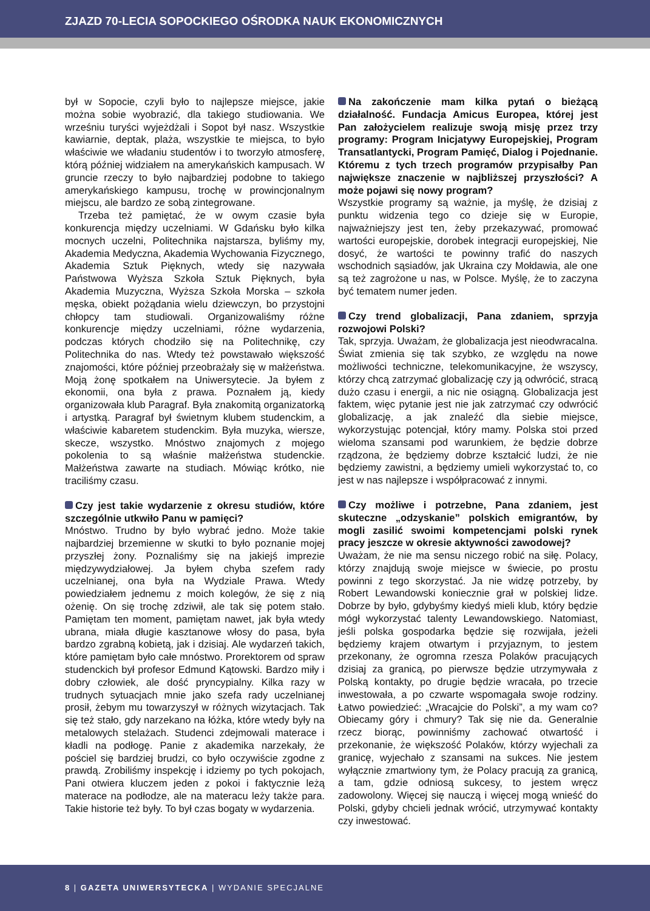ZJAZD 70-LECIA SOPOCKIEGO OŚRODKA NAUK EKONOMICZNYCH
był w Sopocie, czyli było to najlepsze miejsce, jakie można sobie wyobrazić, dla takiego studiowania. We wrześniu turyści wyjeżdżali i Sopot był nasz. Wszystkie kawiarnie, deptak, plaża, wszystkie te miejsca, to było właściwie we władaniu studentów i to tworzyło atmosferę, którą później widziałem na amerykańskich kampusach. W gruncie rzeczy to było najbardziej podobne to takiego amerykańskiego kampusu, trochę w prowincjonalnym miejscu, ale bardzo ze sobą zintegrowane.
Trzeba też pamiętać, że w owym czasie była konkurencja między uczelniami. W Gdańsku było kilka mocnych uczelni, Politechnika najstarsza, byliśmy my, Akademia Medyczna, Akademia Wychowania Fizycznego, Akademia Sztuk Pięknych, wtedy się nazywała Państwowa Wyższa Szkoła Sztuk Pięknych, była Akademia Muzyczna, Wyższa Szkoła Morska – szkoła męska, obiekt pożądania wielu dziewczyn, bo przystojni chłopcy tam studiowali. Organizowaliśmy różne konkurencje między uczelniami, różne wydarzenia, podczas których chodziło się na Politechnikę, czy Politechnika do nas. Wtedy też powstawało większość znajomości, które później przeobrażały się w małżeństwa. Moją żonę spotkałem na Uniwersytecie. Ja byłem z ekonomii, ona była z prawa. Poznałem ją, kiedy organizowała klub Paragraf. Była znakomitą organizatorką i artystką. Paragraf był świetnym klubem studenckim, a właściwie kabaretem studenckim. Była muzyka, wiersze, skecze, wszystko. Mnóstwo znajomych z mojego pokolenia to są właśnie małżeństwa studenckie. Małżeństwa zawarte na studiach. Mówiąc krótko, nie traciliśmy czasu.
Czy jest takie wydarzenie z okresu studiów, które szczególnie utkwiło Panu w pamięci?
Mnóstwo. Trudno by było wybrać jedno. Może takie najbardziej brzemienne w skutki to było poznanie mojej przyszłej żony. Poznaliśmy się na jakiejś imprezie międzywydziałowej. Ja byłem chyba szefem rady uczelnianej, ona była na Wydziale Prawa. Wtedy powiedziałem jednemu z moich kolegów, że się z nią ożenię. On się trochę zdziwił, ale tak się potem stało. Pamiętam ten moment, pamiętam nawet, jak była wtedy ubrana, miała długie kasztanowe włosy do pasa, była bardzo zgrabną kobietą, jak i dzisiaj. Ale wydarzeń takich, które pamiętam było całe mnóstwo. Prorektorem od spraw studenckich był profesor Edmund Kątowski. Bardzo miły i dobry człowiek, ale dość pryncypialny. Kilka razy w trudnych sytuacjach mnie jako szefa rady uczelnianej prosił, żebym mu towarzyszył w różnych wizytacjach. Tak się też stało, gdy narzekano na łóżka, które wtedy były na metalowych stelażach. Studenci zdejmowali materace i kładli na podłogę. Panie z akademika narzekały, że pościel się bardziej brudzi, co było oczywiście zgodne z prawdą. Zrobiliśmy inspekcję i idziemy po tych pokojach, Pani otwiera kluczem jeden z pokoi i faktycznie leżą materace na podłodze, ale na materacu leży także para. Takie historie też były. To był czas bogaty w wydarzenia.
Na zakończenie mam kilka pytań o bieżącą działalność. Fundacja Amicus Europea, której jest Pan założycielem realizuje swoją misję przez trzy programy: Program Inicjatywy Europejskiej, Program Transatlantycki, Program Pamięć, Dialog i Pojednanie. Któremu z tych trzech programów przypisałby Pan największe znaczenie w najbliższej przyszłości? A może pojawi się nowy program?
Wszystkie programy są ważnie, ja myślę, że dzisiaj z punktu widzenia tego co dzieje się w Europie, najważniejszy jest ten, żeby przekazywać, promować wartości europejskie, dorobek integracji europejskiej, Nie dosyć, że wartości te powinny trafić do naszych wschodnich sąsiadów, jak Ukraina czy Mołdawia, ale one są też zagrożone u nas, w Polsce. Myślę, że to zaczyna być tematem numer jeden.
Czy trend globalizacji, Pana zdaniem, sprzyja rozwojowi Polski?
Tak, sprzyja. Uważam, że globalizacja jest nieodwracalna. Świat zmienia się tak szybko, ze względu na nowe możliwości techniczne, telekomunikacyjne, że wszyscy, którzy chcą zatrzymać globalizację czy ją odwrócić, stracą dużo czasu i energii, a nic nie osiągną. Globalizacja jest faktem, więc pytanie jest nie jak zatrzymać czy odwrócić globalizację, a jak znaleźć dla siebie miejsce, wykorzystując potencjał, który mamy. Polska stoi przed wieloma szansami pod warunkiem, że będzie dobrze rządzona, że będziemy dobrze kształcić ludzi, że nie będziemy zawistni, a będziemy umieli wykorzystać to, co jest w nas najlepsze i współpracować z innymi.
Czy możliwe i potrzebne, Pana zdaniem, jest skuteczne „odzyskanie” polskich emigrantów, by mogli zasilić swoimi kompetencjami polski rynek pracy jeszcze w okresie aktywności zawodowej?
Uważam, że nie ma sensu niczego robić na siłę. Polacy, którzy znajdują swoje miejsce w świecie, po prostu powinni z tego skorzystać. Ja nie widzę potrzeby, by Robert Lewandowski koniecznie grał w polskiej lidze. Dobrze by było, gdybyśmy kiedyś mieli klub, który będzie mógł wykorzystać talenty Lewandowskiego. Natomiast, jeśli polska gospodarka będzie się rozwijała, jeżeli będziemy krajem otwartym i przyjaznym, to jestem przekonany, że ogromna rzesza Polaków pracujących dzisiaj za granicą, po pierwsze będzie utrzymywała z Polską kontakty, po drugie będzie wracała, po trzecie inwestowała, a po czwarte wspomagała swoje rodziny. Łatwo powiedzieć: „Wracajcie do Polski”, a my wam co? Obiecamy góry i chmury? Tak się nie da. Generalnie rzecz biorąc, powinniśmy zachować otwartość i przekonanie, że większość Polaków, którzy wyjechali za granicę, wyjechało z szansami na sukces. Nie jestem wyłącznie zmartwiony tym, że Polacy pracują za granicą, a tam, gdzie odniosą sukcesy, to jestem wręcz zadowolony. Więcej się nauczą i więcej mogą wnieść do Polski, gdyby chcieli jednak wrócić, utrzymywać kontakty czy inwestować.
8 | GAZETA UNIWERSYTECKA | WYDANIE SPECJALNE